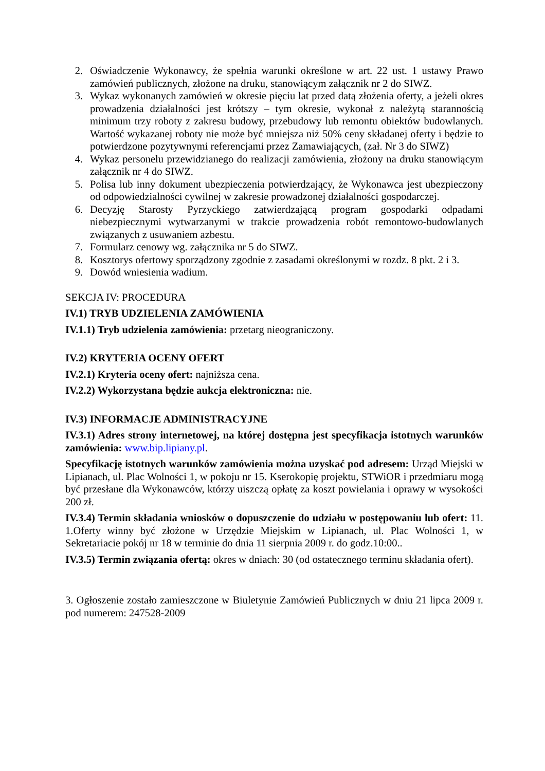2. Oświadczenie Wykonawcy, że spełnia warunki określone w art. 22 ust. 1 ustawy Prawo zamówień publicznych, złożone na druku, stanowiącym załącznik nr 2 do SIWZ.
3. Wykaz wykonanych zamówień w okresie pięciu lat przed datą złożenia oferty, a jeżeli okres prowadzenia działalności jest krótszy – tym okresie, wykonał z należytą starannością minimum trzy roboty z zakresu budowy, przebudowy lub remontu obiektów budowlanych. Wartość wykazanej roboty nie może być mniejsza niż 50% ceny składanej oferty i będzie to potwierdzone pozytywnymi referencjami przez Zamawiających, (zał. Nr 3 do SIWZ)
4. Wykaz personelu przewidzianego do realizacji zamówienia, złożony na druku stanowiącym załącznik nr 4 do SIWZ.
5. Polisa lub inny dokument ubezpieczenia potwierdzający, że Wykonawca jest ubezpieczony od odpowiedzialności cywilnej w zakresie prowadzonej działalności gospodarczej.
6. Decyzję Starosty Pyrzyckiego zatwierdzającą program gospodarki odpadami niebezpiecznymi wytwarzanymi w trakcie prowadzenia robót remontowo-budowlanych związanych z usuwaniem azbestu.
7. Formularz cenowy wg. załącznika nr 5 do SIWZ.
8. Kosztorys ofertowy sporządzony zgodnie z zasadami określonymi w rozdz. 8 pkt. 2 i 3.
9. Dowód wniesienia wadium.
SEKCJA IV: PROCEDURA
IV.1) TRYB UDZIELENIA ZAMÓWIENIA
IV.1.1) Tryb udzielenia zamówienia: przetarg nieograniczony.
IV.2) KRYTERIA OCENY OFERT
IV.2.1) Kryteria oceny ofert: najniższa cena.
IV.2.2) Wykorzystana będzie aukcja elektroniczna: nie.
IV.3) INFORMACJE ADMINISTRACYJNE
IV.3.1) Adres strony internetowej, na której dostępna jest specyfikacja istotnych warunków zamówienia: www.bip.lipiany.pl.
Specyfikację istotnych warunków zamówienia można uzyskać pod adresem: Urząd Miejski w Lipianach, ul. Plac Wolności 1, w pokoju nr 15. Kserokopię projektu, STWiOR i przedmiaru mogą być przesłane dla Wykonawców, którzy uiszczą opłatę za koszt powielania i oprawy w wysokości 200 zł.
IV.3.4) Termin składania wniosków o dopuszczenie do udziału w postępowaniu lub ofert: 11. 1.Oferty winny być złożone w Urzędzie Miejskim w Lipianach, ul. Plac Wolności 1, w Sekretariacie pokój nr 18 w terminie do dnia 11 sierpnia 2009 r. do godz.10:00..
IV.3.5) Termin związania ofertą: okres w dniach: 30 (od ostatecznego terminu składania ofert).
3. Ogłoszenie zostało zamieszczone w Biuletynie Zamówień Publicznych w dniu 21 lipca 2009 r. pod numerem: 247528-2009